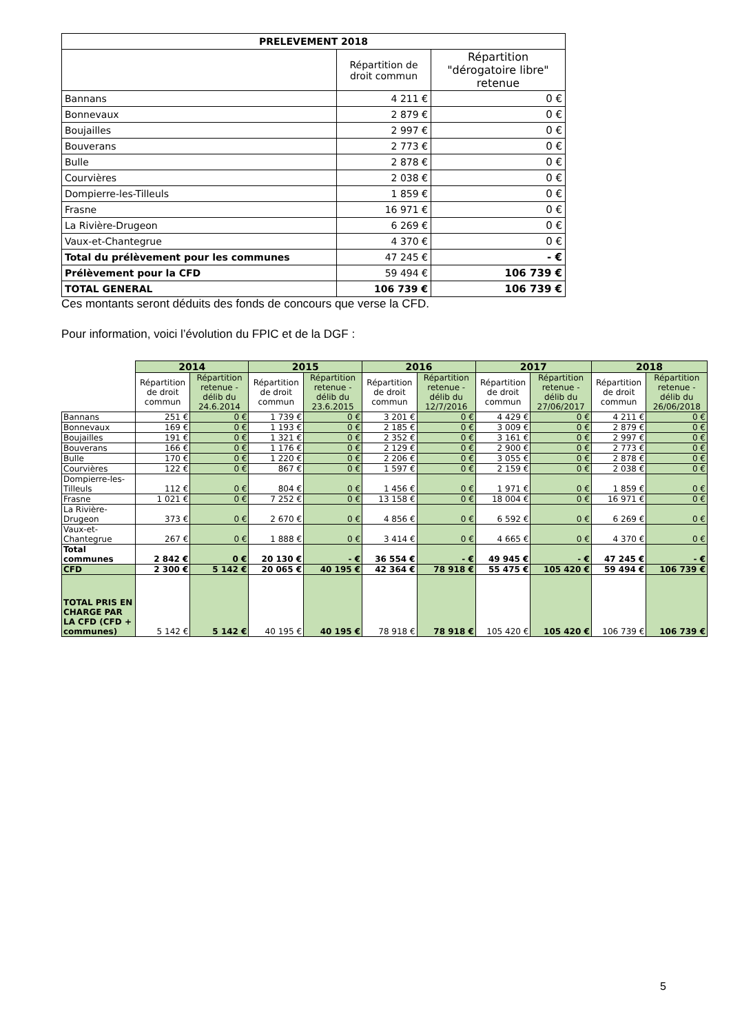| PRELEVEMENT 2018 | | |
| --- | --- | --- |
| | Répartition de droit commun | Répartition "dérogatoire libre" retenue |
| Bannans | 4 211 € | 0 € |
| Bonnevaux | 2 879 € | 0 € |
| Boujailles | 2 997 € | 0 € |
| Bouverans | 2 773 € | 0 € |
| Bulle | 2 878 € | 0 € |
| Courvières | 2 038 € | 0 € |
| Dompierre-les-Tilleuls | 1 859 € | 0 € |
| Frasne | 16 971 € | 0 € |
| La Rivière-Drugeon | 6 269 € | 0 € |
| Vaux-et-Chantegrue | 4 370 € | 0 € |
| Total du prélèvement pour les communes | 47 245 € | - € |
| Prélèvement pour la CFD | 59 494 € | 106 739 € |
| TOTAL GENERAL | 106 739 € | 106 739 € |
Ces montants seront déduits des fonds de concours que verse la CFD.
Pour information, voici l’évolution du FPIC et de la DGF :
| | 2014 | | 2015 | | 2016 | | 2017 | | 2018 | |
| --- | --- | --- | --- | --- | --- | --- | --- | --- | --- | --- |
| | Répartition de droit commun | Répartition retenue - délib du 24.6.2014 | Répartition de droit commun | Répartition retenue - délib du 23.6.2015 | Répartition de droit commun | Répartition retenue - délib du 12/7/2016 | Répartition de droit commun | Répartition retenue - délib du 27/06/2017 | Répartition de droit commun | Répartition retenue - délib du 26/06/2018 |
| Bannans | 251 € | 0 € | 1 739 € | 0 € | 3 201 € | 0 € | 4 429 € | 0 € | 4 211 € | 0 € |
| Bonnevaux | 169 € | 0 € | 1 193 € | 0 € | 2 185 € | 0 € | 3 009 € | 0 € | 2 879 € | 0 € |
| Boujailles | 191 € | 0 € | 1 321 € | 0 € | 2 352 € | 0 € | 3 161 € | 0 € | 2 997 € | 0 € |
| Bouverans | 166 € | 0 € | 1 176 € | 0 € | 2 129 € | 0 € | 2 900 € | 0 € | 2 773 € | 0 € |
| Bulle | 170 € | 0 € | 1 220 € | 0 € | 2 206 € | 0 € | 3 055 € | 0 € | 2 878 € | 0 € |
| Courvières | 122 € | 0 € | 867 € | 0 € | 1 597 € | 0 € | 2 159 € | 0 € | 2 038 € | 0 € |
| Dompierre-les-Tilleuls | 112 € | 0 € | 804 € | 0 € | 1 456 € | 0 € | 1 971 € | 0 € | 1 859 € | 0 € |
| Frasne | 1 021 € | 0 € | 7 252 € | 0 € | 13 158 € | 0 € | 18 004 € | 0 € | 16 971 € | 0 € |
| La Rivière-Drugeon | 373 € | 0 € | 2 670 € | 0 € | 4 856 € | 0 € | 6 592 € | 0 € | 6 269 € | 0 € |
| Vaux-et-Chantegrue | 267 € | 0 € | 1 888 € | 0 € | 3 414 € | 0 € | 4 665 € | 0 € | 4 370 € | 0 € |
| Total communes | 2 842 € | 0 € | 20 130 € | - € | 36 554 € | - € | 49 945 € | - € | 47 245 € | - € |
| CFD | 2 300 € | 5 142 € | 20 065 € | 40 195 € | 42 364 € | 78 918 € | 55 475 € | 105 420 € | 59 494 € | 106 739 € |
| TOTAL PRIS EN CHARGE PAR LA CFD (CFD + communes) | 5 142 € | 5 142 € | 40 195 € | 40 195 € | 78 918 € | 78 918 € | 105 420 € | 105 420 € | 106 739 € | 106 739 € |
5